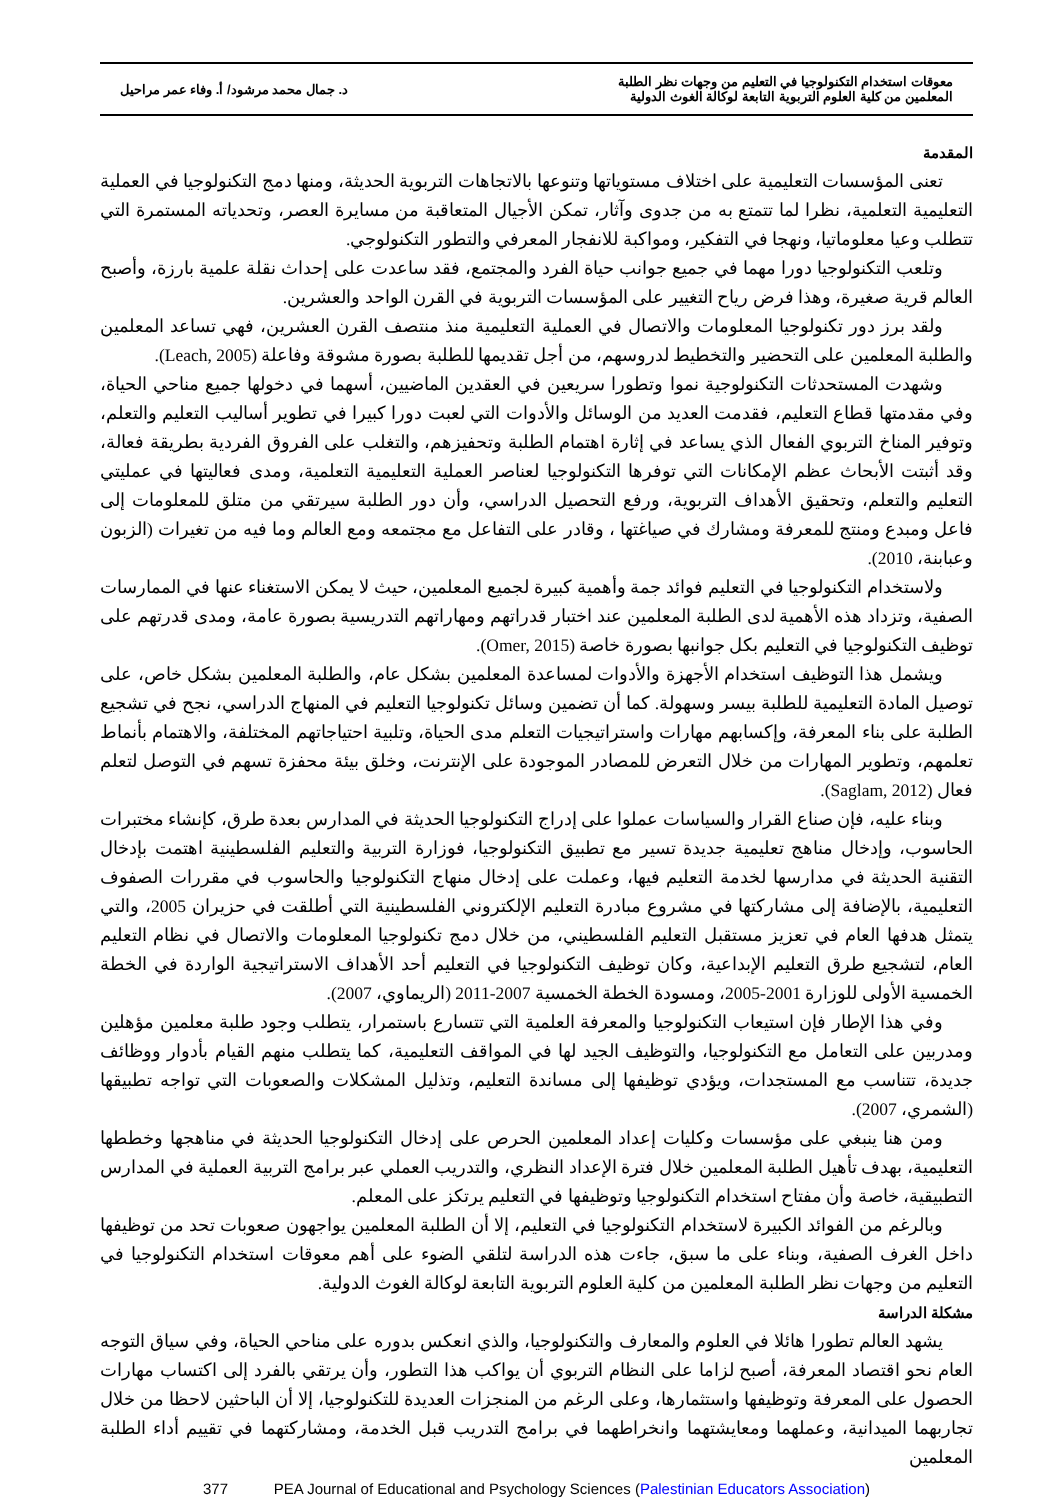معوقات استخدام التكنولوجيا في التعليم من وجهات نظر الطلبة
المعلمين من كلية العلوم التربوية التابعة لوكالة الغوث الدولية
د. جمال محمد مرشود/ أ. وفاء عمر مراحيل
المقدمة
تعنى المؤسسات التعليمية على اختلاف مستوياتها وتنوعها بالاتجاهات التربوية الحديثة، ومنها دمج التكنولوجيا في العملية التعليمية التعلمية، نظرا لما تتمتع به من جدوى وآثار، تمكن الأجيال المتعاقبة من مسايرة العصر، وتحدياته المستمرة التي تتطلب وعيا معلوماتيا، ونهجا في التفكير، ومواكبة للانفجار المعرفي والتطور التكنولوجي.
وتلعب التكنولوجيا دورا مهما في جميع جوانب حياة الفرد والمجتمع، فقد ساعدت على إحداث نقلة علمية بارزة، وأصبح العالم قرية صغيرة، وهذا فرض رياح التغيير على المؤسسات التربوية في القرن الواحد والعشرين.
ولقد برز دور تكنولوجيا المعلومات والاتصال في العملية التعليمية منذ منتصف القرن العشرين، فهي تساعد المعلمين والطلبة المعلمين على التحضير والتخطيط لدروسهم، من أجل تقديمها للطلبة بصورة مشوقة وفاعلة (Leach, 2005).
وشهدت المستحدثات التكنولوجية نموا وتطورا سريعين في العقدين الماضيين، أسهما في دخولها جميع مناحي الحياة، وفي مقدمتها قطاع التعليم، فقدمت العديد من الوسائل والأدوات التي لعبت دورا كبيرا في تطوير أساليب التعليم والتعلم، وتوفير المناخ التربوي الفعال الذي يساعد في إثارة اهتمام الطلبة وتحفيزهم، والتغلب على الفروق الفردية بطريقة فعالة، وقد أثبتت الأبحاث عظم الإمكانات التي توفرها التكنولوجيا لعناصر العملية التعليمية التعلمية، ومدى فعاليتها في عمليتي التعليم والتعلم، وتحقيق الأهداف التربوية، ورفع التحصيل الدراسي، وأن دور الطلبة سيرتقي من متلق للمعلومات إلى فاعل ومبدع ومنتج للمعرفة ومشارك في صياغتها ، وقادر على التفاعل مع مجتمعه ومع العالم وما فيه من تغيرات (الزبون وعبابنة، 2010).
ولاستخدام التكنولوجيا في التعليم فوائد جمة وأهمية كبيرة لجميع المعلمين، حيث لا يمكن الاستغناء عنها في الممارسات الصفية، وتزداد هذه الأهمية لدى الطلبة المعلمين عند اختبار قدراتهم ومهاراتهم التدريسية بصورة عامة، ومدى قدرتهم على توظيف التكنولوجيا في التعليم بكل جوانبها بصورة خاصة (Omer, 2015).
ويشمل هذا التوظيف استخدام الأجهزة والأدوات لمساعدة المعلمين بشكل عام، والطلبة المعلمين بشكل خاص، على توصيل المادة التعليمية للطلبة بيسر وسهولة. كما أن تضمين وسائل تكنولوجيا التعليم في المنهاج الدراسي، نجح في تشجيع الطلبة على بناء المعرفة، وإكسابهم مهارات واستراتيجيات التعلم مدى الحياة، وتلبية احتياجاتهم المختلفة، والاهتمام بأنماط تعلمهم، وتطوير المهارات من خلال التعرض للمصادر الموجودة على الإنترنت، وخلق بيئة محفزة تسهم في التوصل لتعلم فعال (Saglam, 2012).
وبناء عليه، فإن صناع القرار والسياسات عملوا على إدراج التكنولوجيا الحديثة في المدارس بعدة طرق، كإنشاء مختبرات الحاسوب، وإدخال مناهج تعليمية جديدة تسير مع تطبيق التكنولوجيا، فوزارة التربية والتعليم الفلسطينية اهتمت بإدخال التقنية الحديثة في مدارسها لخدمة التعليم فيها، وعملت على إدخال منهاج التكنولوجيا والحاسوب في مقررات الصفوف التعليمية، بالإضافة إلى مشاركتها في مشروع مبادرة التعليم الإلكتروني الفلسطينية التي أطلقت في حزيران 2005، والتي يتمثل هدفها العام في تعزيز مستقبل التعليم الفلسطيني، من خلال دمج تكنولوجيا المعلومات والاتصال في نظام التعليم العام، لتشجيع طرق التعليم الإبداعية، وكان توظيف التكنولوجيا في التعليم أحد الأهداف الاستراتيجية الواردة في الخطة الخمسية الأولى للوزارة 2001-2005، ومسودة الخطة الخمسية 2007-2011 (الريماوي، 2007).
وفي هذا الإطار فإن استيعاب التكنولوجيا والمعرفة العلمية التي تتسارع باستمرار، يتطلب وجود طلبة معلمين مؤهلين ومدربين على التعامل مع التكنولوجيا، والتوظيف الجيد لها في المواقف التعليمية، كما يتطلب منهم القيام بأدوار ووظائف جديدة، تتناسب مع المستجدات، ويؤدي توظيفها إلى مساندة التعليم، وتذليل المشكلات والصعوبات التي تواجه تطبيقها (الشمري، 2007).
ومن هنا ينبغي على مؤسسات وكليات إعداد المعلمين الحرص على إدخال التكنولوجيا الحديثة في مناهجها وخططها التعليمية، بهدف تأهيل الطلبة المعلمين خلال فترة الإعداد النظري، والتدريب العملي عبر برامج التربية العملية في المدارس التطبيقية، خاصة وأن مفتاح استخدام التكنولوجيا وتوظيفها في التعليم يرتكز على المعلم.
وبالرغم من الفوائد الكبيرة لاستخدام التكنولوجيا في التعليم، إلا أن الطلبة المعلمين يواجهون صعوبات تحد من توظيفها داخل الغرف الصفية، وبناء على ما سبق، جاءت هذه الدراسة لتلقي الضوء على أهم معوقات استخدام التكنولوجيا في التعليم من وجهات نظر الطلبة المعلمين من كلية العلوم التربوية التابعة لوكالة الغوث الدولية.
مشكلة الدراسة
يشهد العالم تطورا هائلا في العلوم والمعارف والتكنولوجيا، والذي انعكس بدوره على مناحي الحياة، وفي سياق التوجه العام نحو اقتصاد المعرفة، أصبح لزاما على النظام التربوي أن يواكب هذا التطور، وأن يرتقي بالفرد إلى اكتساب مهارات الحصول على المعرفة وتوظيفها واستثمارها، وعلى الرغم من المنجزات العديدة للتكنولوجيا، إلا أن الباحثين لاحظا من خلال تجاربهما الميدانية، وعملهما ومعايشتهما وانخراطهما في برامج التدريب قبل الخدمة، ومشاركتهما في تقييم أداء الطلبة المعلمين
377 PEA Journal of Educational and Psychology Sciences (Palestinian Educators Association)